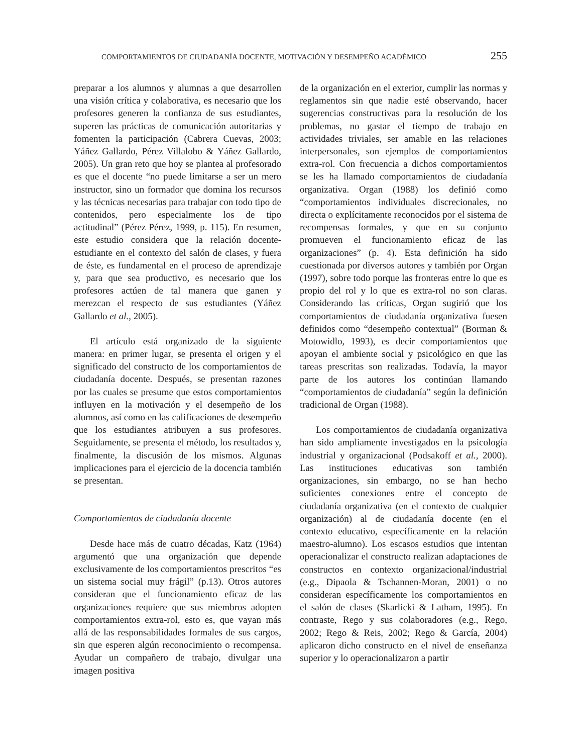COMPORTAMIENTOS DE CIUDADANÍA DOCENTE, MOTIVACIÓN Y DESEMPEÑO ACADÉMICO 255
preparar a los alumnos y alumnas a que desarrollen una visión crítica y colaborativa, es necesario que los profesores generen la confianza de sus estudiantes, superen las prácticas de comunicación autoritarias y fomenten la participación (Cabrera Cuevas, 2003; Yáñez Gallardo, Pérez Villalobo & Yáñez Gallardo, 2005). Un gran reto que hoy se plantea al profesorado es que el docente “no puede limitarse a ser un mero instructor, sino un formador que domina los recursos y las técnicas necesarias para trabajar con todo tipo de contenidos, pero especialmente los de tipo actitudinal” (Pérez Pérez, 1999, p. 115). En resumen, este estudio considera que la relación docente-estudiante en el contexto del salón de clases, y fuera de éste, es fundamental en el proceso de aprendizaje y, para que sea productivo, es necesario que los profesores actúen de tal manera que ganen y merezcan el respecto de sus estudiantes (Yáñez Gallardo et al., 2005).
El artículo está organizado de la siguiente manera: en primer lugar, se presenta el origen y el significado del constructo de los comportamientos de ciudadanía docente. Después, se presentan razones por las cuales se presume que estos comportamientos influyen en la motivación y el desempeño de los alumnos, así como en las calificaciones de desempeño que los estudiantes atribuyen a sus profesores. Seguidamente, se presenta el método, los resultados y, finalmente, la discusión de los mismos. Algunas implicaciones para el ejercicio de la docencia también se presentan.
Comportamientos de ciudadanía docente
Desde hace más de cuatro décadas, Katz (1964) argumentó que una organización que depende exclusivamente de los comportamientos prescritos “es un sistema social muy frágil” (p.13). Otros autores consideran que el funcionamiento eficaz de las organizaciones requiere que sus miembros adopten comportamientos extra-rol, esto es, que vayan más allá de las responsabilidades formales de sus cargos, sin que esperen algún reconocimiento o recompensa. Ayudar un compañero de trabajo, divulgar una imagen positiva
de la organización en el exterior, cumplir las normas y reglamentos sin que nadie esté observando, hacer sugerencias constructivas para la resolución de los problemas, no gastar el tiempo de trabajo en actividades triviales, ser amable en las relaciones interpersonales, son ejemplos de comportamientos extra-rol. Con frecuencia a dichos comportamientos se les ha llamado comportamientos de ciudadanía organizativa. Organ (1988) los definió como “comportamientos individuales discrecionales, no directa o explícitamente reconocidos por el sistema de recompensas formales, y que en su conjunto promueven el funcionamiento eficaz de las organizaciones” (p. 4). Esta definición ha sido cuestionada por diversos autores y también por Organ (1997), sobre todo porque las fronteras entre lo que es propio del rol y lo que es extra-rol no son claras. Considerando las críticas, Organ sugirió que los comportamientos de ciudadanía organizativa fuesen definidos como “desempeño contextual” (Borman & Motowidlo, 1993), es decir comportamientos que apoyan el ambiente social y psicológico en que las tareas prescritas son realizadas. Todavía, la mayor parte de los autores los continúan llamando “comportamientos de ciudadanía” según la definición tradicional de Organ (1988).
Los comportamientos de ciudadanía organizativa han sido ampliamente investigados en la psicología industrial y organizacional (Podsakoff et al., 2000). Las instituciones educativas son también organizaciones, sin embargo, no se han hecho suficientes conexiones entre el concepto de ciudadanía organizativa (en el contexto de cualquier organización) al de ciudadanía docente (en el contexto educativo, específicamente en la relación maestro-alumno). Los escasos estudios que intentan operacionalizar el constructo realizan adaptaciones de constructos en contexto organizacional/industrial (e.g., Dipaola & Tschannen-Moran, 2001) o no consideran específicamente los comportamientos en el salón de clases (Skarlicki & Latham, 1995). En contraste, Rego y sus colaboradores (e.g., Rego, 2002; Rego & Reis, 2002; Rego & García, 2004) aplicaron dicho constructo en el nivel de enseñanza superior y lo operacionalizaron a partir